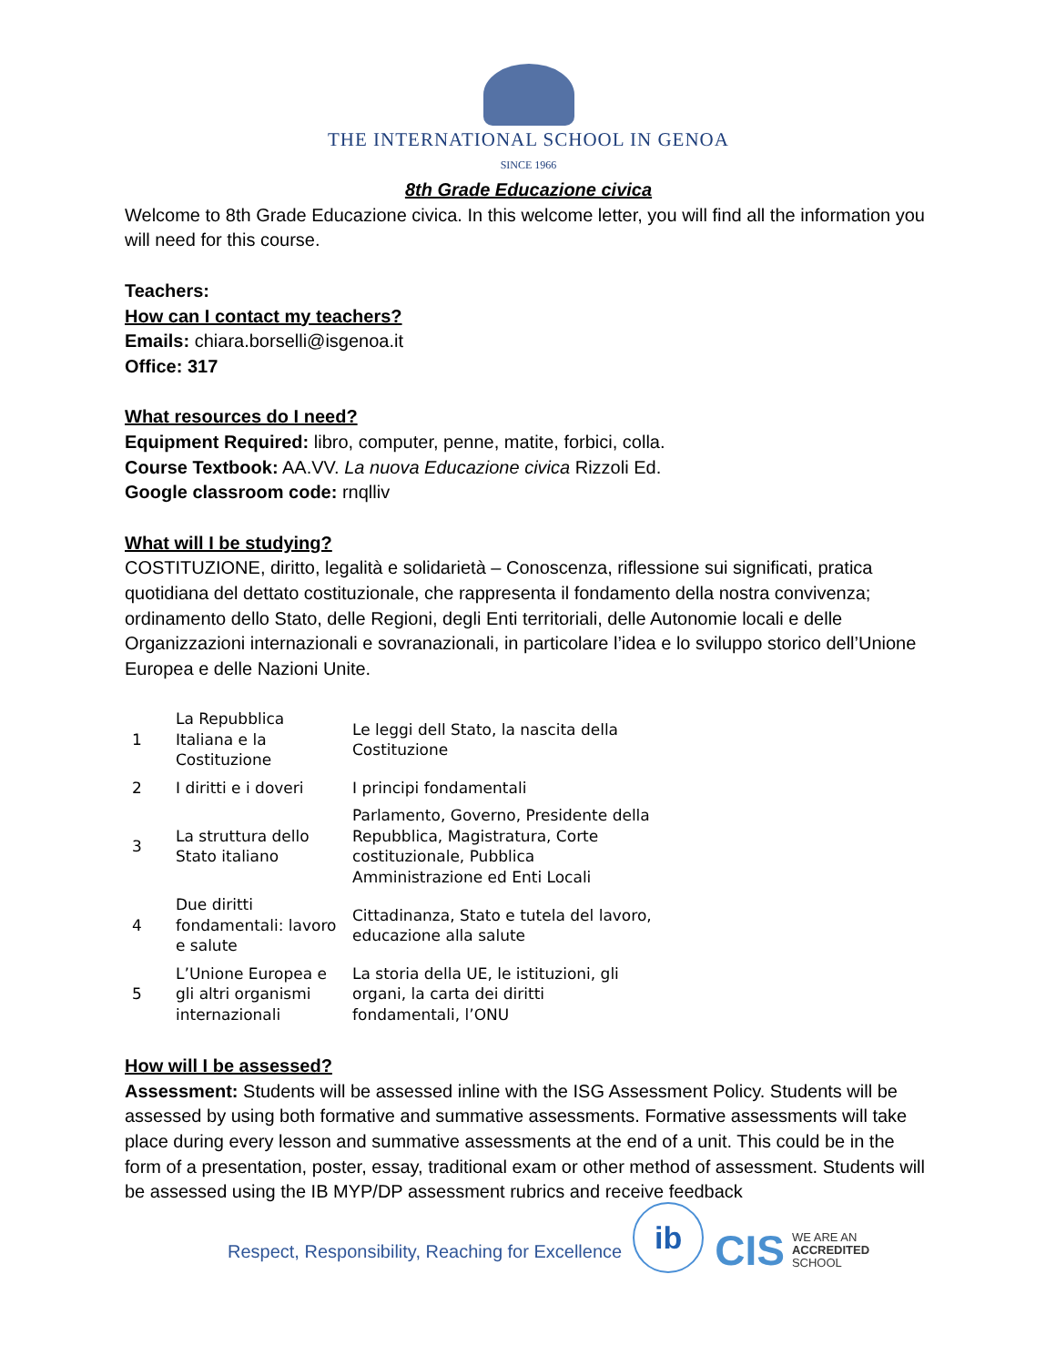THE INTERNATIONAL SCHOOL IN GENOA
SINCE 1966
8th Grade Educazione civica
Welcome to 8th Grade Educazione civica. In this welcome letter, you will find all the information you will need for this course.
Teachers:
How can I contact my teachers?
Emails: chiara.borselli@isgenoa.it
Office: 317
What resources do I need?
Equipment Required: libro, computer, penne, matite, forbici, colla.
Course Textbook: AA.VV. La nuova Educazione civica Rizzoli Ed.
Google classroom code: rnqlliv
What will I be studying?
COSTITUZIONE, diritto, legalità e solidarietà – Conoscenza, riflessione sui significati, pratica quotidiana del dettato costituzionale, che rappresenta il fondamento della nostra convivenza; ordinamento dello Stato, delle Regioni, degli Enti territoriali, delle Autonomie locali e delle Organizzazioni internazionali e sovranazionali, in particolare l’idea e lo sviluppo storico dell’Unione Europea e delle Nazioni Unite.
| 1 | La Repubblica Italiana e la Costituzione | Le leggi dell Stato, la nascita della Costituzione |
| 2 | I diritti e i doveri | I principi fondamentali |
| 3 | La struttura dello Stato italiano | Parlamento, Governo, Presidente della Repubblica, Magistratura, Corte costituzionale, Pubblica Amministrazione ed Enti Locali |
| 4 | Due diritti fondamentali: lavoro e salute | Cittadinanza, Stato e tutela del lavoro, educazione alla salute |
| 5 | L’Unione Europea e gli altri organismi internazionali | La storia della UE, le istituzioni, gli organi, la carta dei diritti fondamentali, l’ONU |
How will I be assessed?
Assessment: Students will be assessed inline with the ISG Assessment Policy. Students will be assessed by using both formative and summative assessments. Formative assessments will take place during every lesson and summative assessments at the end of a unit. This could be in the form of a presentation, poster, essay, traditional exam or other method of assessment. Students will be assessed using the IB MYP/DP assessment rubrics and receive feedback
Respect, Responsibility, Reaching for Excellence
ib
CIS WE ARE AN
ACCREDITED
SCHOOL